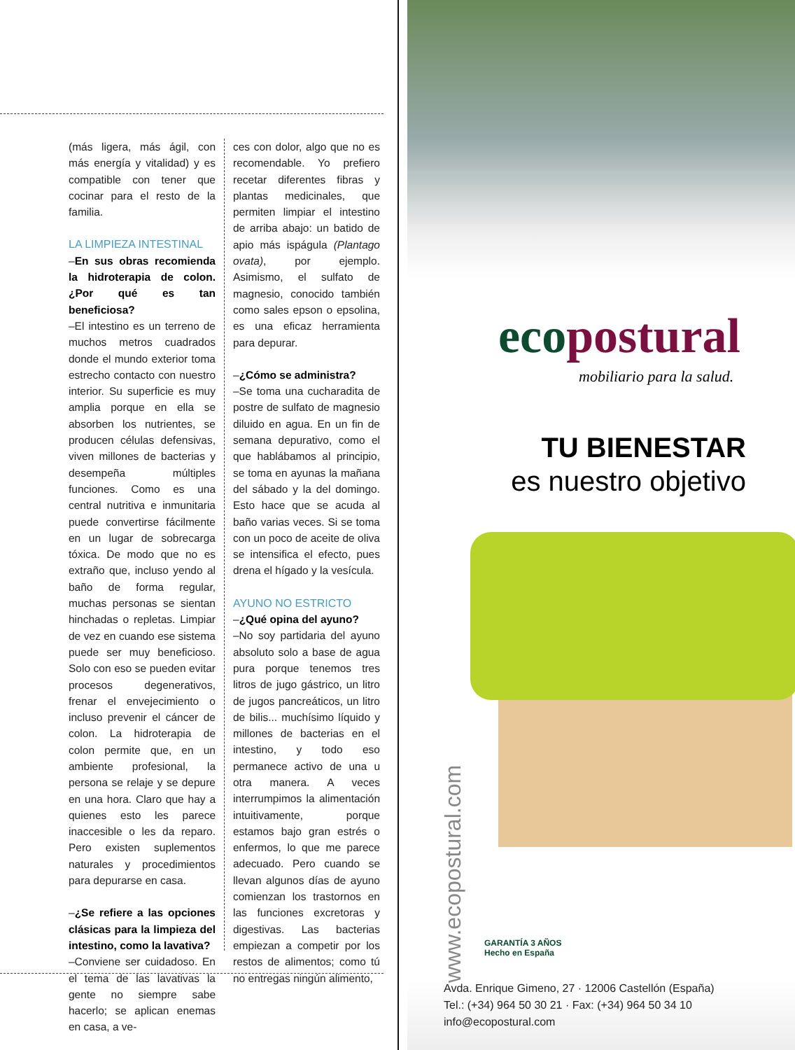(más ligera, más ágil, con más energía y vitalidad) y es compatible con tener que cocinar para el resto de la familia.
LA LIMPIEZA INTESTINAL
–En sus obras recomienda la hidroterapia de colon. ¿Por qué es tan beneficiosa?
–El intestino es un terreno de muchos metros cuadrados donde el mundo exterior toma estrecho contacto con nuestro interior. Su superficie es muy amplia porque en ella se absorben los nutrientes, se producen células defensivas, viven millones de bacterias y desempeña múltiples funciones. Como es una central nutritiva e inmunitaria puede convertirse fácilmente en un lugar de sobrecarga tóxica. De modo que no es extraño que, incluso yendo al baño de forma regular, muchas personas se sientan hinchadas o repletas. Limpiar de vez en cuando ese sistema puede ser muy beneficioso. Solo con eso se pueden evitar procesos degenerativos, frenar el envejecimiento o incluso prevenir el cáncer de colon. La hidroterapia de colon permite que, en un ambiente profesional, la persona se relaje y se depure en una hora. Claro que hay a quienes esto les parece inaccesible o les da reparo. Pero existen suplementos naturales y procedimientos para depurarse en casa.
–¿Se refiere a las opciones clásicas para la limpieza del intestino, como la lavativa?
–Conviene ser cuidadoso. En el tema de las lavativas la gente no siempre sabe hacerlo; se aplican enemas en casa, a ve-
ces con dolor, algo que no es recomendable. Yo prefiero recetar diferentes fibras y plantas medicinales, que permiten limpiar el intestino de arriba abajo: un batido de apio más ispágula (Plantago ovata), por ejemplo. Asimismo, el sulfato de magnesio, conocido también como sales epson o epsolina, es una eficaz herramienta para depurar.
–¿Cómo se administra?
–Se toma una cucharadita de postre de sulfato de magnesio diluido en agua. En un fin de semana depurativo, como el que hablábamos al principio, se toma en ayunas la mañana del sábado y la del domingo. Esto hace que se acuda al baño varias veces. Si se toma con un poco de aceite de oliva se intensifica el efecto, pues drena el hígado y la vesícula.
AYUNO NO ESTRICTO
–¿Qué opina del ayuno?
–No soy partidaria del ayuno absoluto solo a base de agua pura porque tenemos tres litros de jugo gástrico, un litro de jugos pancreáticos, un litro de bilis... muchísimo líquido y millones de bacterias en el intestino, y todo eso permanece activo de una u otra manera. A veces interrumpimos la alimentación intuitivamente, porque estamos bajo gran estrés o enfermos, lo que me parece adecuado. Pero cuando se llevan algunos días de ayuno comienzan los trastornos en las funciones excretoras y digestivas. Las bacterias empiezan a competir por los restos de alimentos; como tú no entregas ningún alimento,
ecopostural
mobiliario para la salud.
TU BIENESTAR
es nuestro objetivo
www.ecopostural.com
GARANTÍA 3 AÑOS
Hecho en España
Avda. Enrique Gimeno, 27 · 12006 Castellón (España)
Tel.: (+34) 964 50 30 21 · Fax: (+34) 964 50 34 10
info@ecopostural.com